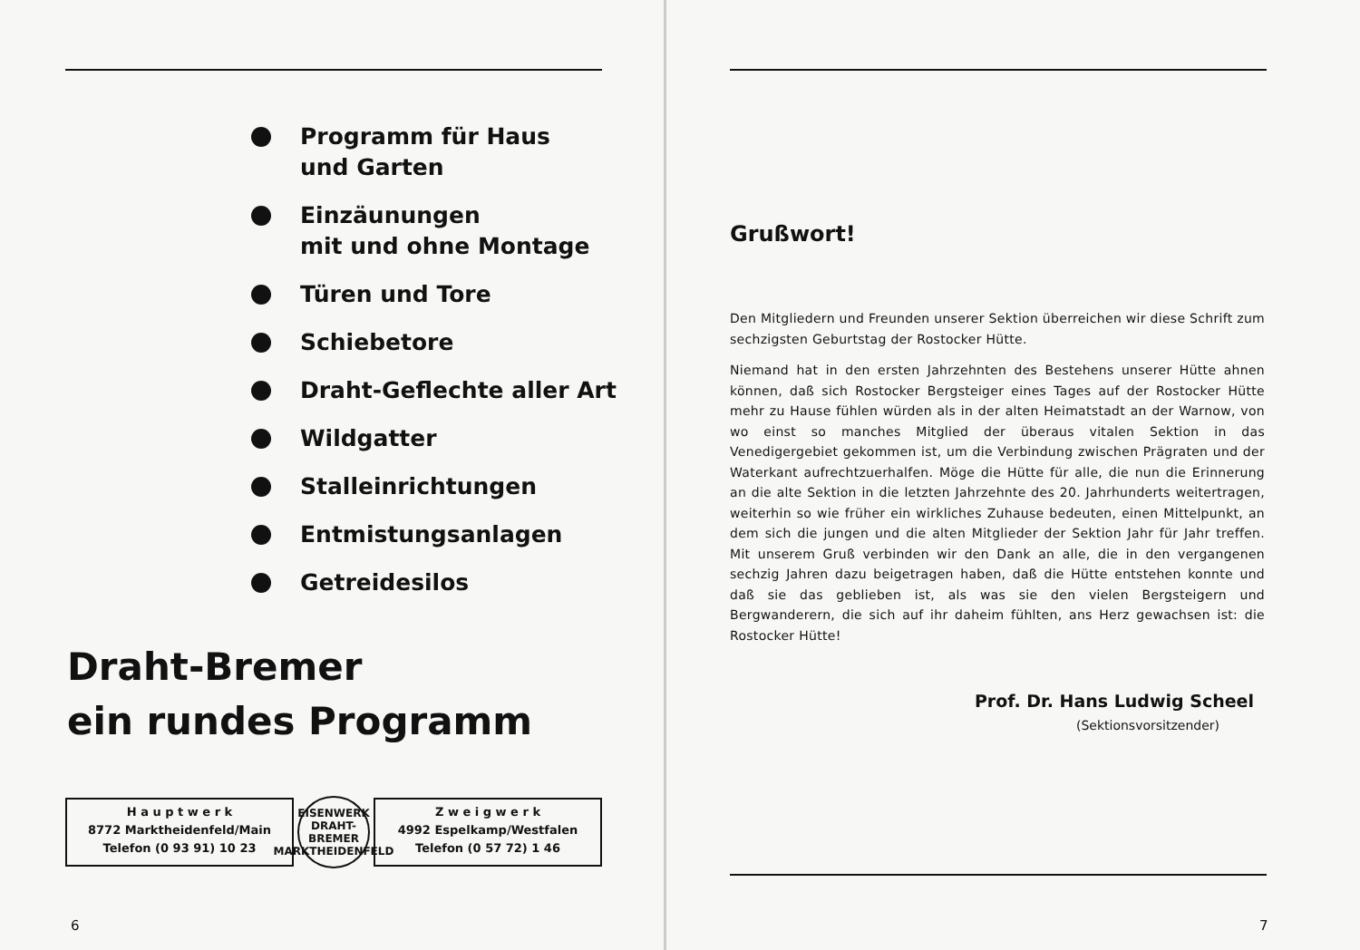Programm für Haus
und Garten
Einzäunungen
mit und ohne Montage
Türen und Tore
Schiebetore
Draht-Geflechte aller Art
Wildgatter
Stalleinrichtungen
Entmistungsanlagen
Getreidesilos
Draht-Bremer
ein rundes Programm
H a u p t w e r k
8772 Marktheidenfeld/Main
Telefon (0 93 91) 10 23
EISENWERK
DRAHT-
BREMER
MARKTHEIDENFELD
Z w e i g w e r k
4992 Espelkamp/Westfalen
Telefon (0 57 72) 1 46
6
Grußwort!
Den Mitgliedern und Freunden unserer Sektion überreichen wir diese Schrift zum sechzigsten Geburtstag der Rostocker Hütte.
Niemand hat in den ersten Jahrzehnten des Bestehens unserer Hütte ahnen können, daß sich Rostocker Bergsteiger eines Tages auf der Rostocker Hütte mehr zu Hause fühlen würden als in der alten Heimatstadt an der Warnow, von wo einst so manches Mitglied der überaus vitalen Sektion in das Venedigergebiet gekommen ist, um die Verbindung zwischen Prägraten und der Waterkant aufrechtzuerhalfen. Möge die Hütte für alle, die nun die Erinnerung an die alte Sektion in die letzten Jahrzehnte des 20. Jahrhunderts weitertragen, weiterhin so wie früher ein wirkliches Zuhause bedeuten, einen Mittelpunkt, an dem sich die jungen und die alten Mitglieder der Sektion Jahr für Jahr treffen. Mit unserem Gruß verbinden wir den Dank an alle, die in den vergangenen sechzig Jahren dazu beigetragen haben, daß die Hütte entstehen konnte und daß sie das geblieben ist, als was sie den vielen Bergsteigern und Bergwanderern, die sich auf ihr daheim fühlten, ans Herz gewachsen ist: die Rostocker Hütte!
Prof. Dr. Hans Ludwig Scheel
(Sektionsvorsitzender)
7